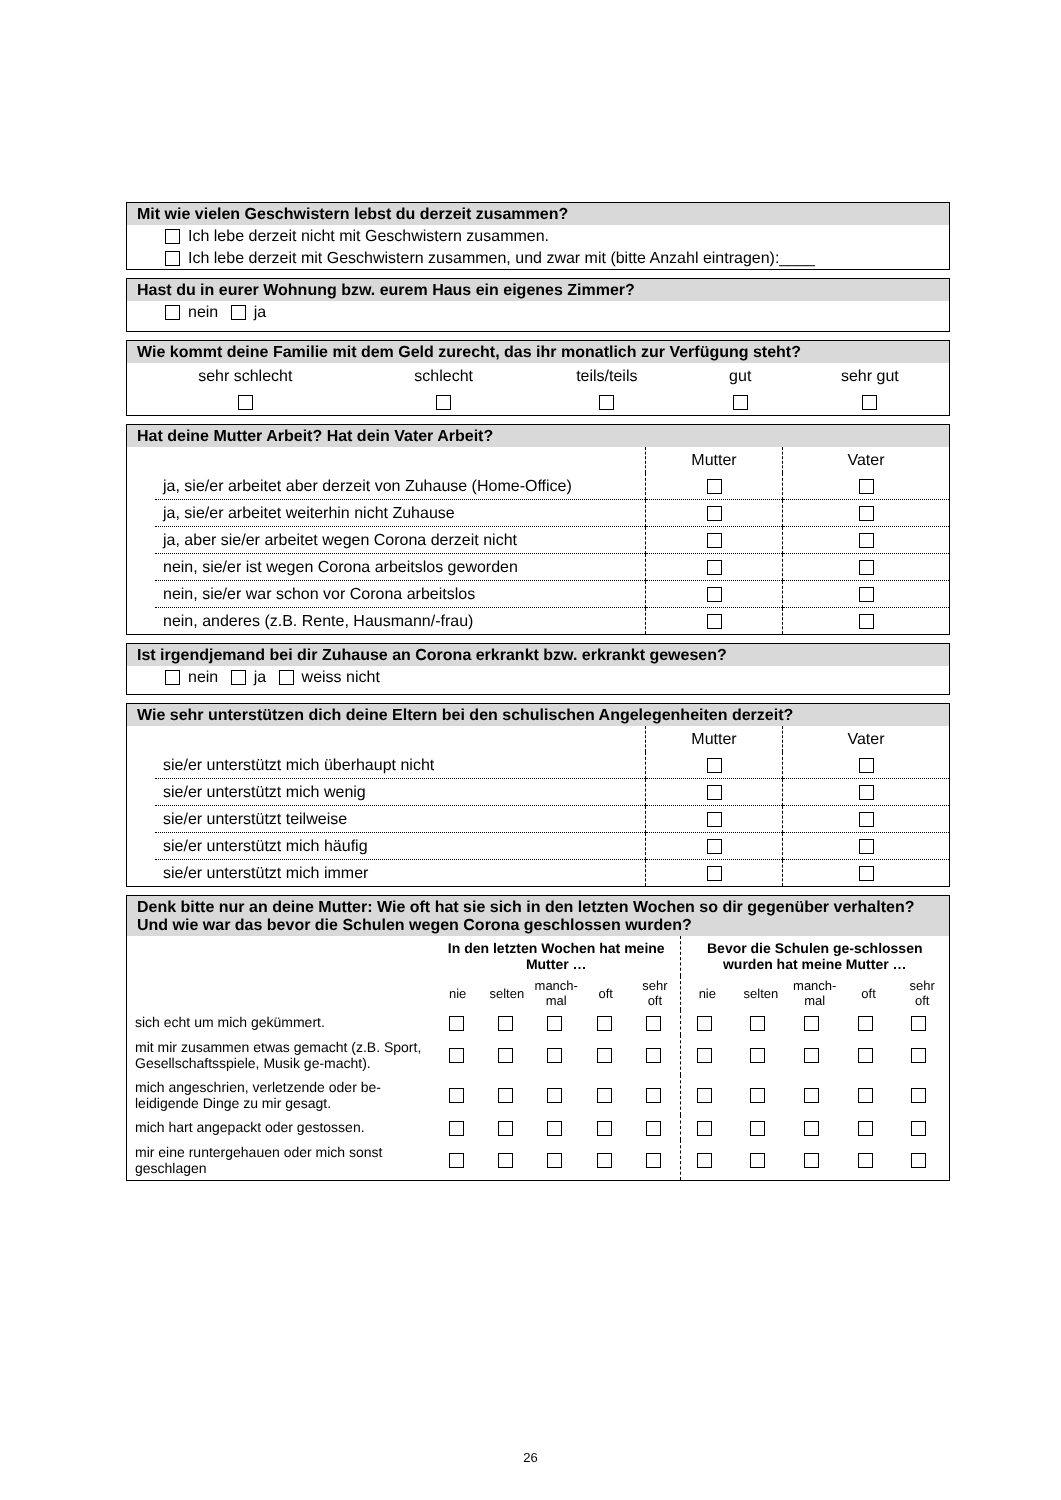Mit wie vielen Geschwistern lebst du derzeit zusammen?
Ich lebe derzeit nicht mit Geschwistern zusammen.
Ich lebe derzeit mit Geschwistern zusammen, und zwar mit (bitte Anzahl eintragen):____
Hast du in eurer Wohnung bzw. eurem Haus ein eigenes Zimmer?
nein ja
Wie kommt deine Familie mit dem Geld zurecht, das ihr monatlich zur Verfügung steht?
| sehr schlecht | schlecht | teils/teils | gut | sehr gut |
Hat deine Mutter Arbeit? Hat dein Vater Arbeit?
| | Mutter | Vater |
| ja, sie/er arbeitet aber derzeit von Zuhause (Home-Office) | | |
| ja, sie/er arbeitet weiterhin nicht Zuhause | | |
| ja, aber sie/er arbeitet wegen Corona derzeit nicht | | |
| nein, sie/er ist wegen Corona arbeitslos geworden | | |
| nein, sie/er war schon vor Corona arbeitslos | | |
| nein, anderes (z.B. Rente, Hausmann/-frau) | | |
Ist irgendjemand bei dir Zuhause an Corona erkrankt bzw. erkrankt gewesen?
nein ja weiss nicht
Wie sehr unterstützen dich deine Eltern bei den schulischen Angelegenheiten derzeit?
| | Mutter | Vater |
| sie/er unterstützt mich überhaupt nicht | | |
| sie/er unterstützt mich wenig | | |
| sie/er unterstützt teilweise | | |
| sie/er unterstützt mich häufig | | |
| sie/er unterstützt mich immer | | |
Denk bitte nur an deine Mutter: Wie oft hat sie sich in den letzten Wochen so dir gegenüber verhalten? Und wie war das bevor die Schulen wegen Corona geschlossen wurden?
| | In den letzten Wochen hat meine Mutter … | | | | | Bevor die Schulen ge-schlossen wurden hat meine Mutter … | | | | |
| | nie | selten | manch- mal | oft | sehr oft | nie | selten | manch- mal | oft | sehr oft |
| sich echt um mich gekümmert. | | | | | | | | | | |
| mit mir zusammen etwas gemacht (z.B. Sport, Gesellschaftsspiele, Musik ge-macht). | | | | | | | | | | |
| mich angeschrien, verletzende oder be-leidigende Dinge zu mir gesagt. | | | | | | | | | | |
| mich hart angepackt oder gestossen. | | | | | | | | | | |
| mir eine runtergehauen oder mich sonst geschlagen | | | | | | | | | | |
26